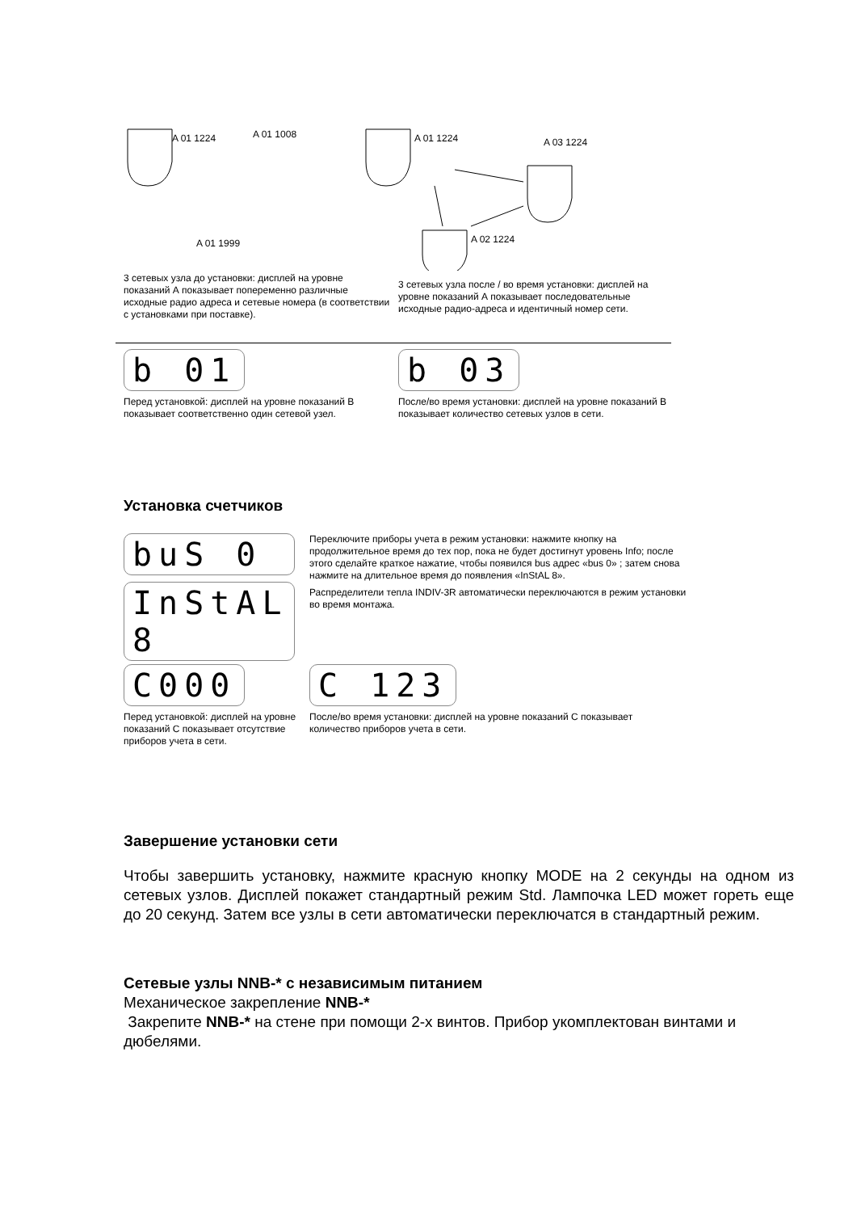A 01 1224
A 01 1008
A 01 1224
A 03 1224
A 02 1224
A 01 1999
3 сетевых узла до установки: дисплей на уровне показаний А показывает попеременно различные исходные радио адреса и сетевые номера (в соответствии с установками при поставке).
3 сетевых узла после / во время установки: дисплей на уровне показаний А показывает последовательные исходные радио-адреса и идентичный номер сети.
b 01
Перед установкой: дисплей на уровне показаний В показывает соответственно один сетевой узел.
b 03
После/во время установки: дисплей на уровне показаний В показывает количество сетевых узлов в сети.
Установка счетчиков
buS 0
InStAL 8
Переключите приборы учета в режим установки: нажмите кнопку на продолжительное время до тех пор, пока не будет достигнут уровень Info; после этого сделайте краткое нажатие, чтобы появился bus адрес «bus 0» ; затем снова нажмите на длительное время до появления «InStAL 8».
Распределители тепла INDIV-3R автоматически переключаются в режим установки во время монтажа.
C000
Перед установкой: дисплей на уровне показаний С показывает отсутствие приборов учета в сети.
C 123
После/во время установки: дисплей на уровне показаний С показывает количество приборов учета в сети.
Завершение установки сети
Чтобы завершить установку, нажмите красную кнопку MODE на 2 секунды на одном из сетевых узлов. Дисплей покажет стандартный режим Std. Лампочка LED может гореть еще до 20 секунд. Затем все узлы в сети автоматически переключатся в стандартный режим.
Сетевые узлы NNB-* с независимым питанием
Механическое закрепление NNB-*
Закрепите NNB-* на стене при помощи 2-х винтов. Прибор укомплектован винтами и дюбелями.